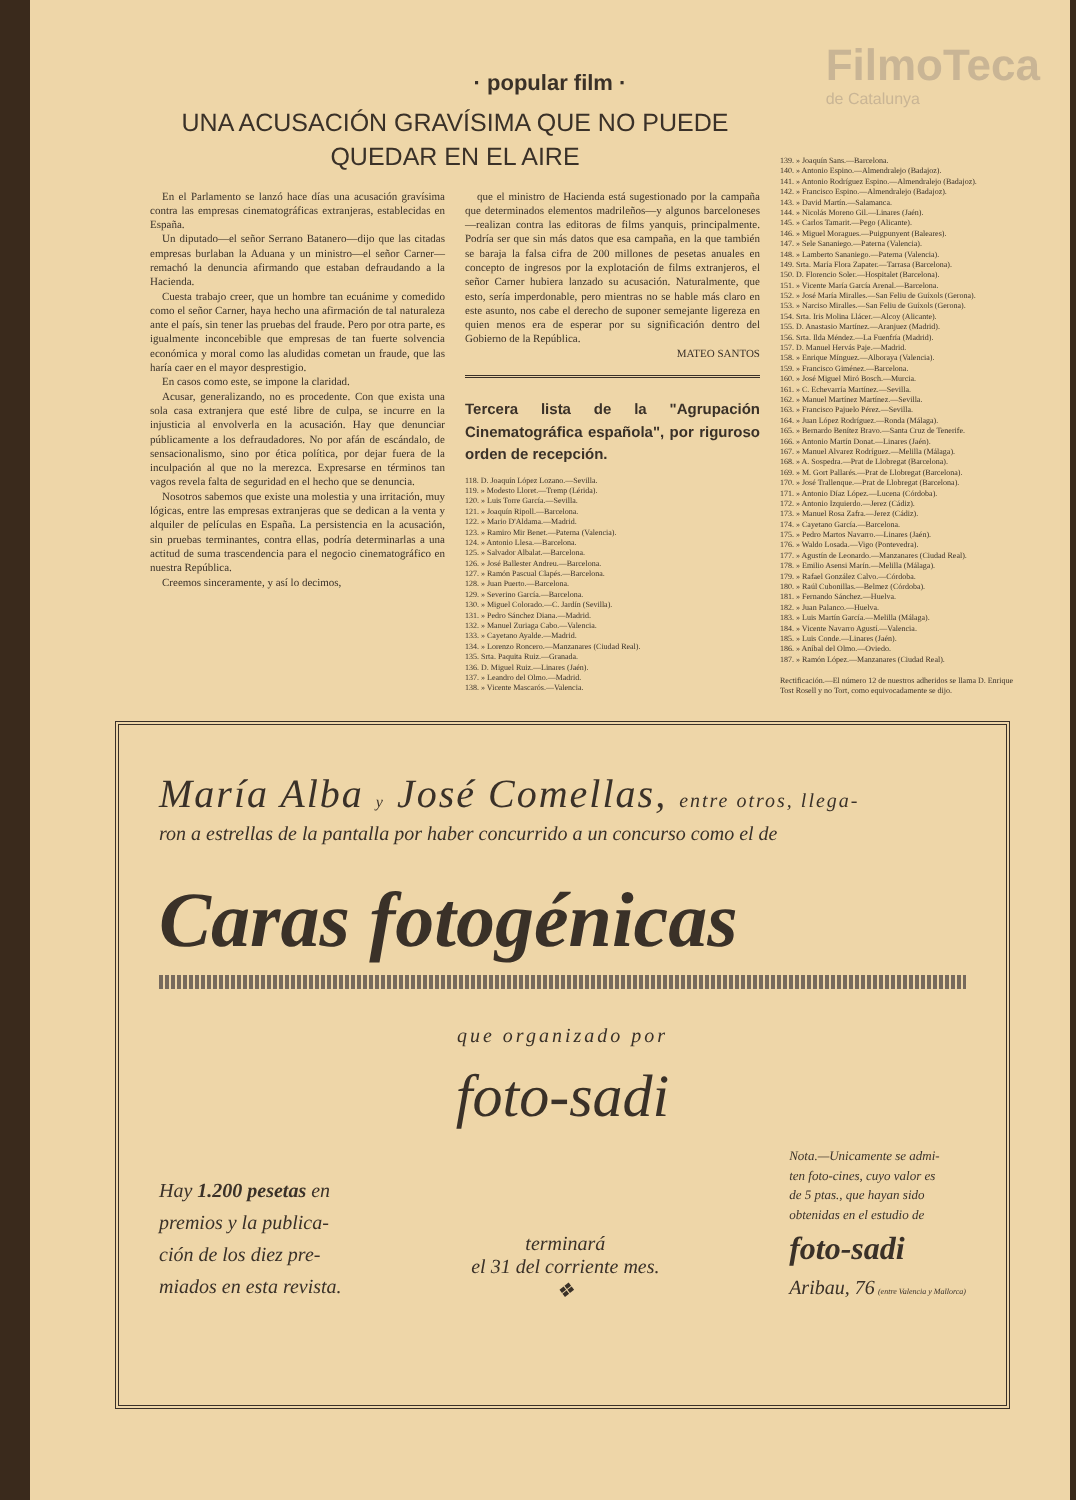FilmoTeca
de Catalunya
· popular film ·
UNA ACUSACIÓN GRAVÍSIMA QUE NO PUEDE QUEDAR EN EL AIRE
En el Parlamento se lanzó hace días una acusación gravísima contra las empresas cinematográficas extranjeras, establecidas en España.
Un diputado—el señor Serrano Batanero—dijo que las citadas empresas burlaban la Aduana y un ministro—el señor Carner—remachó la denuncia afirmando que estaban defraudando a la Hacienda.
Cuesta trabajo creer, que un hombre tan ecuánime y comedido como el señor Carner, haya hecho una afirmación de tal naturaleza ante el país, sin tener las pruebas del fraude. Pero por otra parte, es igualmente inconcebible que empresas de tan fuerte solvencia económica y moral como las aludidas cometan un fraude, que las haría caer en el mayor desprestigio.
En casos como este, se impone la claridad.
Acusar, generalizando, no es procedente. Con que exista una sola casa extranjera que esté libre de culpa, se incurre en la injusticia al envolverla en la acusación. Hay que denunciar públicamente a los defraudadores. No por afán de escándalo, de sensacionalismo, sino por ética política, por dejar fuera de la inculpación al que no la merezca. Expresarse en términos tan vagos revela falta de seguridad en el hecho que se denuncia.
Nosotros sabemos que existe una molestia y una irritación, muy lógicas, entre las empresas extranjeras que se dedican a la venta y alquiler de películas en España. La persistencia en la acusación, sin pruebas terminantes, contra ellas, podría determinarlas a una actitud de suma trascendencia para el negocio cinematográfico en nuestra República.
Creemos sinceramente, y así lo decimos,
que el ministro de Hacienda está sugestionado por la campaña que determinados elementos madrileños—y algunos barceloneses—realizan contra las editoras de films yanquis, principalmente. Podría ser que sin más datos que esa campaña, en la que también se baraja la falsa cifra de 200 millones de pesetas anuales en concepto de ingresos por la explotación de films extranjeros, el señor Carner hubiera lanzado su acusación. Naturalmente, que esto, sería imperdonable, pero mientras no se hable más claro en este asunto, nos cabe el derecho de suponer semejante ligereza en quien menos era de esperar por su significación dentro del Gobierno de la República.
MATEO SANTOS
Tercera lista de la "Agrupación Cinematográfica española", por riguroso orden de recepción.
118. D. Joaquín López Lozano.—Sevilla.
119. » Modesto Lloret.—Tremp (Lérida).
120. » Luis Torre García.—Sevilla.
121. » Joaquín Ripoll.—Barcelona.
122. » Mario D'Aldama.—Madrid.
123. » Ramiro Mir Benet.—Paterna (Valencia).
124. » Antonio Llesa.—Barcelona.
125. » Salvador Albalat.—Barcelona.
126. » José Ballester Andreu.—Barcelona.
127. » Ramón Pascual Clapés.—Barcelona.
128. » Juan Puerto.—Barcelona.
129. » Severino García.—Barcelona.
130. » Miguel Colorado.—C. Jardín (Sevilla).
131. » Pedro Sánchez Diana.—Madrid.
132. » Manuel Zuriaga Cabo.—Valencia.
133. » Cayetano Ayalde.—Madrid.
134. » Lorenzo Roncero.—Manzanares (Ciudad Real).
135. Srta. Paquita Ruiz.—Granada.
136. D. Miguel Ruiz.—Linares (Jaén).
137. » Leandro del Olmo.—Madrid.
138. » Vicente Mascarós.—Valencia.
139. » Joaquín Sans.—Barcelona.
140. » Antonio Espino.—Almendralejo (Badajoz).
141. » Antonio Rodríguez Espino.—Almendralejo (Badajoz).
142. » Francisco Espino.—Almendralejo (Badajoz).
143. » David Martín.—Salamanca.
144. » Nicolás Moreno Gil.—Linares (Jaén).
145. » Carlos Tamarit.—Pego (Alicante).
146. » Miguel Moragues.—Puigpunyent (Baleares).
147. » Sele Sananiego.—Paterna (Valencia).
148. » Lamberto Sananiego.—Paterna (Valencia).
149. Srta. María Flora Zapater.—Tarrasa (Barcelona).
150. D. Florencio Soler.—Hospitalet (Barcelona).
151. » Vicente María García Arenal.—Barcelona.
152. » José María Miralles.—San Feliu de Guíxols (Gerona).
153. » Narciso Miralles.—San Feliu de Guíxols (Gerona).
154. Srta. Iris Molina Llácer.—Alcoy (Alicante).
155. D. Anastasio Martínez.—Aranjuez (Madrid).
156. Srta. Ilda Méndez.—La Fuenfría (Madrid).
157. D. Manuel Hervás Paje.—Madrid.
158. » Enrique Mínguez.—Alboraya (Valencia).
159. » Francisco Giménez.—Barcelona.
160. » José Miguel Miró Bosch.—Murcia.
161. » C. Echevarría Martínez.—Sevilla.
162. » Manuel Martínez Martínez.—Sevilla.
163. » Francisco Pajuelo Pérez.—Sevilla.
164. » Juan López Rodríguez.—Ronda (Málaga).
165. » Bernardo Benítez Bravo.—Santa Cruz de Tenerife.
166. » Antonio Martín Donat.—Linares (Jaén).
167. » Manuel Alvarez Rodríguez.—Melilla (Málaga).
168. » A. Sospedra.—Prat de Llobregat (Barcelona).
169. » M. Gort Pallarés.—Prat de Llobregat (Barcelona).
170. » José Trallenque.—Prat de Llobregat (Barcelona).
171. » Antonio Díaz López.—Lucena (Córdoba).
172. » Antonio Izquierdo.—Jerez (Cádiz).
173. » Manuel Rosa Zafra.—Jerez (Cádiz).
174. » Cayetano García.—Barcelona.
175. » Pedro Martos Navarro.—Linares (Jaén).
176. » Waldo Losada.—Vigo (Pontevedra).
177. » Agustín de Leonardo.—Manzanares (Ciudad Real).
178. » Emilio Asensi Marín.—Melilla (Málaga).
179. » Rafael González Calvo.—Córdoba.
180. » Raúl Cubonillas.—Belmez (Córdoba).
181. » Fernando Sánchez.—Huelva.
182. » Juan Palanco.—Huelva.
183. » Luis Martín García.—Melilla (Málaga).
184. » Vicente Navarro Agustí.—Valencia.
185. » Luis Conde.—Linares (Jaén).
186. » Aníbal del Olmo.—Oviedo.
187. » Ramón López.—Manzanares (Ciudad Real).
Rectificación.—El número 12 de nuestros adheridos se llama D. Enrique Tost Rosell y no Tort, como equivocadamente se dijo.
María Alba y José Comellas, entre otros, llega-
ron a estrellas de la pantalla por haber concurrido a un concurso como el de
Caras fotogénicas
que organizado por
foto-sadi
Hay 1.200 pesetas en
premios y la publica-
ción de los diez pre-
miados en esta revista.
terminará
el 31 del corriente mes.
❖
Nota.—Unicamente se admi-
ten foto-cines, cuyo valor es
de 5 ptas., que hayan sido
obtenidas en el estudio de
foto-sadi
Aribau, 76 (entre Valencia y Mallorca)